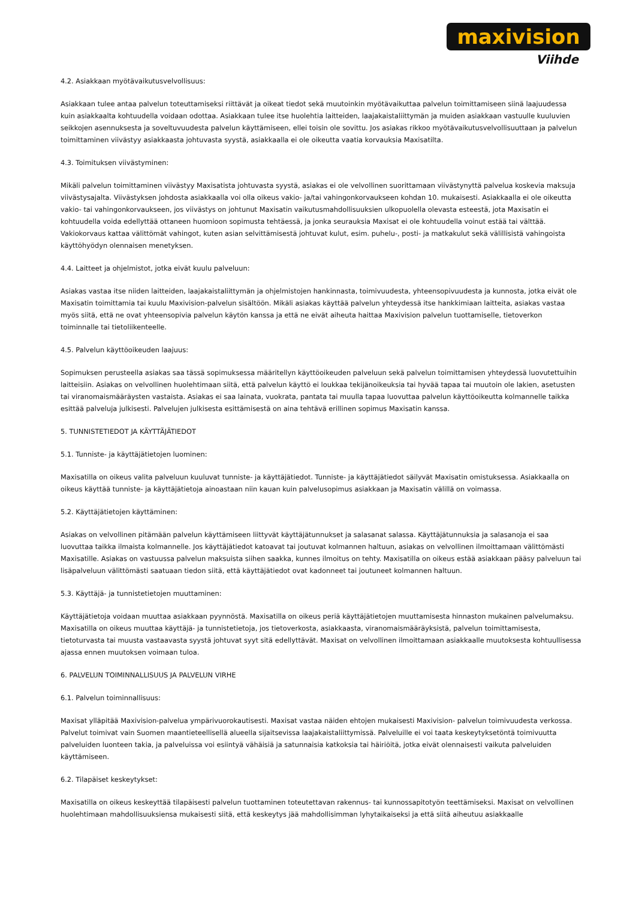maxivision
Viihde
4.2. Asiakkaan myötävaikutusvelvollisuus:
Asiakkaan tulee antaa palvelun toteuttamiseksi riittävät ja oikeat tiedot sekä muutoinkin myötävaikuttaa palvelun toimittamiseen siinä laajuudessa kuin asiakkaalta kohtuudella voidaan odottaa. Asiakkaan tulee itse huolehtia laitteiden, laajakaistaliittymän ja muiden asiakkaan vastuulle kuuluvien seikkojen asennuksesta ja soveltuvuudesta palvelun käyttämiseen, ellei toisin ole sovittu. Jos asiakas rikkoo myötävaikutusvelvollisuuttaan ja palvelun toimittaminen viivästyy asiakkaasta johtuvasta syystä, asiakkaalla ei ole oikeutta vaatia korvauksia Maxisatilta.
4.3. Toimituksen viivästyminen:
Mikäli palvelun toimittaminen viivästyy Maxisatista johtuvasta syystä, asiakas ei ole velvollinen suorittamaan viivästynyttä palvelua koskevia maksuja viivästysajalta. Viivästyksen johdosta asiakkaalla voi olla oikeus vakio- ja/tai vahingonkorvaukseen kohdan 10. mukaisesti. Asiakkaalla ei ole oikeutta vakio- tai vahingonkorvaukseen, jos viivästys on johtunut Maxisatin vaikutusmahdollisuuksien ulkopuolella olevasta esteestä, jota Maxisatin ei kohtuudella voida edellyttää ottaneen huomioon sopimusta tehtäessä, ja jonka seurauksia Maxisat ei ole kohtuudella voinut estää tai välttää. Vakiokorvaus kattaa välittömät vahingot, kuten asian selvittämisestä johtuvat kulut, esim. puhelu-, posti- ja matkakulut sekä välillisistä vahingoista käyttöhyödyn olennaisen menetyksen.
4.4. Laitteet ja ohjelmistot, jotka eivät kuulu palveluun:
Asiakas vastaa itse niiden laitteiden, laajakaistaliittymän ja ohjelmistojen hankinnasta, toimivuudesta, yhteensopivuudesta ja kunnosta, jotka eivät ole Maxisatin toimittamia tai kuulu Maxivision-palvelun sisältöön. Mikäli asiakas käyttää palvelun yhteydessä itse hankkimiaan laitteita, asiakas vastaa myös siitä, että ne ovat yhteensopivia palvelun käytön kanssa ja että ne eivät aiheuta haittaa Maxivision palvelun tuottamiselle, tietoverkon toiminnalle tai tietoliikenteelle.
4.5. Palvelun käyttöoikeuden laajuus:
Sopimuksen perusteella asiakas saa tässä sopimuksessa määritellyn käyttöoikeuden palveluun sekä palvelun toimittamisen yhteydessä luovutettuihin laitteisiin. Asiakas on velvollinen huolehtimaan siitä, että palvelun käyttö ei loukkaa tekijänoikeuksia tai hyvää tapaa tai muutoin ole lakien, asetusten tai viranomaismääräysten vastaista. Asiakas ei saa lainata, vuokrata, pantata tai muulla tapaa luovuttaa palvelun käyttöoikeutta kolmannelle taikka esittää palveluja julkisesti. Palvelujen julkisesta esittämisestä on aina tehtävä erillinen sopimus Maxisatin kanssa.
5. TUNNISTETIEDOT JA KÄYTTÄJÄTIEDOT
5.1. Tunniste- ja käyttäjätietojen luominen:
Maxisatilla on oikeus valita palveluun kuuluvat tunniste- ja käyttäjätiedot. Tunniste- ja käyttäjätiedot säilyvät Maxisatin omistuksessa. Asiakkaalla on oikeus käyttää tunniste- ja käyttäjätietoja ainoastaan niin kauan kuin palvelusopimus asiakkaan ja Maxisatin välillä on voimassa.
5.2. Käyttäjätietojen käyttäminen:
Asiakas on velvollinen pitämään palvelun käyttämiseen liittyvät käyttäjätunnukset ja salasanat salassa. Käyttäjätunnuksia ja salasanoja ei saa luovuttaa taikka ilmaista kolmannelle. Jos käyttäjätiedot katoavat tai joutuvat kolmannen haltuun, asiakas on velvollinen ilmoittamaan välittömästi Maxisatille. Asiakas on vastuussa palvelun maksuista siihen saakka, kunnes ilmoitus on tehty. Maxisatilla on oikeus estää asiakkaan pääsy palveluun tai lisäpalveluun välittömästi saatuaan tiedon siitä, että käyttäjätiedot ovat kadonneet tai joutuneet kolmannen haltuun.
5.3. Käyttäjä- ja tunnistetietojen muuttaminen:
Käyttäjätietoja voidaan muuttaa asiakkaan pyynnöstä. Maxisatilla on oikeus periä käyttäjätietojen muuttamisesta hinnaston mukainen palvelumaksu. Maxisatilla on oikeus muuttaa käyttäjä- ja tunnistetietoja, jos tietoverkosta, asiakkaasta, viranomaismääräyksistä, palvelun toimittamisesta, tietoturvasta tai muusta vastaavasta syystä johtuvat syyt sitä edellyttävät. Maxisat on velvollinen ilmoittamaan asiakkaalle muutoksesta kohtuullisessa ajassa ennen muutoksen voimaan tuloa.
6. PALVELUN TOIMINNALLISUUS JA PALVELUN VIRHE
6.1. Palvelun toiminnallisuus:
Maxisat ylläpitää Maxivision-palvelua ympärivuorokautisesti. Maxisat vastaa näiden ehtojen mukaisesti Maxivision- palvelun toimivuudesta verkossa. Palvelut toimivat vain Suomen maantieteellisellä alueella sijaitsevissa laajakaistaliittymissä. Palveluille ei voi taata keskeytyksetöntä toimivuutta palveluiden luonteen takia, ja palveluissa voi esiintyä vähäisiä ja satunnaisia katkoksia tai häiriöitä, jotka eivät olennaisesti vaikuta palveluiden käyttämiseen.
6.2. Tilapäiset keskeytykset:
Maxisatilla on oikeus keskeyttää tilapäisesti palvelun tuottaminen toteutettavan rakennus- tai kunnossapitotyön teettämiseksi. Maxisat on velvollinen huolehtimaan mahdollisuuksiensa mukaisesti siitä, että keskeytys jää mahdollisimman lyhytaikaiseksi ja että siitä aiheutuu asiakkaalle